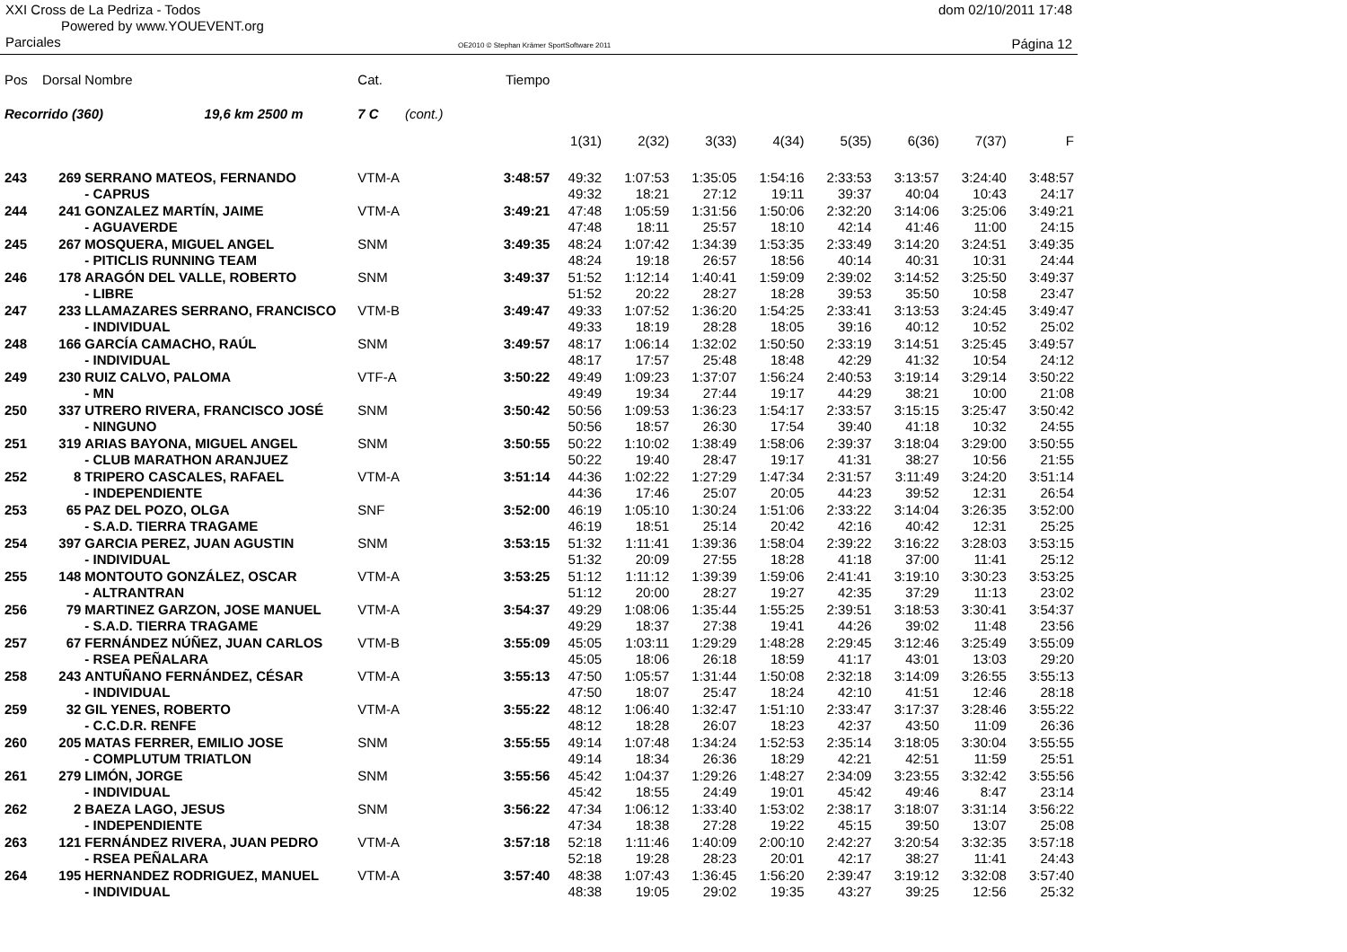XXI Cross de La Pedriza - Todos
Powered by www.YOUEVENT.org
dom 02/10/2011 17:48
Parciales
OE2010 © Stephan Krämer SportSoftware 2011
Página 12
| Pos | Dorsal | Nombre | Cat. | Tiempo | | | | | | | | |
| Recorrido (360) 19,6 km 2500 m | | | 7 C (cont.) | | | | | | | | | |
| | | | | | 1(31) | 2(32) | 3(33) | 4(34) | 5(35) | 6(36) | 7(37) | F |
| 243 | 269 | SERRANO MATEOS, FERNANDO | VTM-A | 3:48:57 | 49:32 | 1:07:53 | 1:35:05 | 1:54:16 | 2:33:53 | 3:13:57 | 3:24:40 | 3:48:57 |
| | | - CAPRUS | | | 49:32 | 18:21 | 27:12 | 19:11 | 39:37 | 40:04 | 10:43 | 24:17 |
| 244 | 241 | GONZALEZ MARTÍN, JAIME | VTM-A | 3:49:21 | 47:48 | 1:05:59 | 1:31:56 | 1:50:06 | 2:32:20 | 3:14:06 | 3:25:06 | 3:49:21 |
| | | - AGUAVERDE | | | 47:48 | 18:11 | 25:57 | 18:10 | 42:14 | 41:46 | 11:00 | 24:15 |
| 245 | 267 | MOSQUERA, MIGUEL ANGEL | SNM | 3:49:35 | 48:24 | 1:07:42 | 1:34:39 | 1:53:35 | 2:33:49 | 3:14:20 | 3:24:51 | 3:49:35 |
| | | - PITICLIS RUNNING TEAM | | | 48:24 | 19:18 | 26:57 | 18:56 | 40:14 | 40:31 | 10:31 | 24:44 |
| 246 | 178 | ARAGÓN DEL VALLE, ROBERTO | SNM | 3:49:37 | 51:52 | 1:12:14 | 1:40:41 | 1:59:09 | 2:39:02 | 3:14:52 | 3:25:50 | 3:49:37 |
| | | - LIBRE | | | 51:52 | 20:22 | 28:27 | 18:28 | 39:53 | 35:50 | 10:58 | 23:47 |
| 247 | 233 | LLAMAZARES SERRANO, FRANCISCO | VTM-B | 3:49:47 | 49:33 | 1:07:52 | 1:36:20 | 1:54:25 | 2:33:41 | 3:13:53 | 3:24:45 | 3:49:47 |
| | | - INDIVIDUAL | | | 49:33 | 18:19 | 28:28 | 18:05 | 39:16 | 40:12 | 10:52 | 25:02 |
| 248 | 166 | GARCÍA CAMACHO, RAÚL | SNM | 3:49:57 | 48:17 | 1:06:14 | 1:32:02 | 1:50:50 | 2:33:19 | 3:14:51 | 3:25:45 | 3:49:57 |
| | | - INDIVIDUAL | | | 48:17 | 17:57 | 25:48 | 18:48 | 42:29 | 41:32 | 10:54 | 24:12 |
| 249 | 230 | RUIZ CALVO, PALOMA | VTF-A | 3:50:22 | 49:49 | 1:09:23 | 1:37:07 | 1:56:24 | 2:40:53 | 3:19:14 | 3:29:14 | 3:50:22 |
| | | - MN | | | 49:49 | 19:34 | 27:44 | 19:17 | 44:29 | 38:21 | 10:00 | 21:08 |
| 250 | 337 | UTRERO RIVERA, FRANCISCO JOSÉ | SNM | 3:50:42 | 50:56 | 1:09:53 | 1:36:23 | 1:54:17 | 2:33:57 | 3:15:15 | 3:25:47 | 3:50:42 |
| | | - NINGUNO | | | 50:56 | 18:57 | 26:30 | 17:54 | 39:40 | 41:18 | 10:32 | 24:55 |
| 251 | 319 | ARIAS BAYONA, MIGUEL ANGEL | SNM | 3:50:55 | 50:22 | 1:10:02 | 1:38:49 | 1:58:06 | 2:39:37 | 3:18:04 | 3:29:00 | 3:50:55 |
| | | - CLUB MARATHON ARANJUEZ | | | 50:22 | 19:40 | 28:47 | 19:17 | 41:31 | 38:27 | 10:56 | 21:55 |
| 252 | 8 | TRIPERO CASCALES, RAFAEL | VTM-A | 3:51:14 | 44:36 | 1:02:22 | 1:27:29 | 1:47:34 | 2:31:57 | 3:11:49 | 3:24:20 | 3:51:14 |
| | | - INDEPENDIENTE | | | 44:36 | 17:46 | 25:07 | 20:05 | 44:23 | 39:52 | 12:31 | 26:54 |
| 253 | 65 | PAZ DEL POZO, OLGA | SNF | 3:52:00 | 46:19 | 1:05:10 | 1:30:24 | 1:51:06 | 2:33:22 | 3:14:04 | 3:26:35 | 3:52:00 |
| | | - S.A.D. TIERRA TRAGAME | | | 46:19 | 18:51 | 25:14 | 20:42 | 42:16 | 40:42 | 12:31 | 25:25 |
| 254 | 397 | GARCIA PEREZ, JUAN AGUSTIN | SNM | 3:53:15 | 51:32 | 1:11:41 | 1:39:36 | 1:58:04 | 2:39:22 | 3:16:22 | 3:28:03 | 3:53:15 |
| | | - INDIVIDUAL | | | 51:32 | 20:09 | 27:55 | 18:28 | 41:18 | 37:00 | 11:41 | 25:12 |
| 255 | 148 | MONTOUTO GONZÁLEZ, OSCAR | VTM-A | 3:53:25 | 51:12 | 1:11:12 | 1:39:39 | 1:59:06 | 2:41:41 | 3:19:10 | 3:30:23 | 3:53:25 |
| | | - ALTRANTRAN | | | 51:12 | 20:00 | 28:27 | 19:27 | 42:35 | 37:29 | 11:13 | 23:02 |
| 256 | 79 | MARTINEZ GARZON, JOSE MANUEL | VTM-A | 3:54:37 | 49:29 | 1:08:06 | 1:35:44 | 1:55:25 | 2:39:51 | 3:18:53 | 3:30:41 | 3:54:37 |
| | | - S.A.D. TIERRA TRAGAME | | | 49:29 | 18:37 | 27:38 | 19:41 | 44:26 | 39:02 | 11:48 | 23:56 |
| 257 | 67 | FERNÁNDEZ NÚÑEZ, JUAN CARLOS | VTM-B | 3:55:09 | 45:05 | 1:03:11 | 1:29:29 | 1:48:28 | 2:29:45 | 3:12:46 | 3:25:49 | 3:55:09 |
| | | - RSEA PEÑALARA | | | 45:05 | 18:06 | 26:18 | 18:59 | 41:17 | 43:01 | 13:03 | 29:20 |
| 258 | 243 | ANTUÑANO FERNÁNDEZ, CÉSAR | VTM-A | 3:55:13 | 47:50 | 1:05:57 | 1:31:44 | 1:50:08 | 2:32:18 | 3:14:09 | 3:26:55 | 3:55:13 |
| | | - INDIVIDUAL | | | 47:50 | 18:07 | 25:47 | 18:24 | 42:10 | 41:51 | 12:46 | 28:18 |
| 259 | 32 | GIL YENES, ROBERTO | VTM-A | 3:55:22 | 48:12 | 1:06:40 | 1:32:47 | 1:51:10 | 2:33:47 | 3:17:37 | 3:28:46 | 3:55:22 |
| | | - C.C.D.R. RENFE | | | 48:12 | 18:28 | 26:07 | 18:23 | 42:37 | 43:50 | 11:09 | 26:36 |
| 260 | 205 | MATAS FERRER, EMILIO JOSE | SNM | 3:55:55 | 49:14 | 1:07:48 | 1:34:24 | 1:52:53 | 2:35:14 | 3:18:05 | 3:30:04 | 3:55:55 |
| | | - COMPLUTUM TRIATLON | | | 49:14 | 18:34 | 26:36 | 18:29 | 42:21 | 42:51 | 11:59 | 25:51 |
| 261 | 279 | LIMÓN, JORGE | SNM | 3:55:56 | 45:42 | 1:04:37 | 1:29:26 | 1:48:27 | 2:34:09 | 3:23:55 | 3:32:42 | 3:55:56 |
| | | - INDIVIDUAL | | | 45:42 | 18:55 | 24:49 | 19:01 | 45:42 | 49:46 | 8:47 | 23:14 |
| 262 | 2 | BAEZA LAGO, JESUS | SNM | 3:56:22 | 47:34 | 1:06:12 | 1:33:40 | 1:53:02 | 2:38:17 | 3:18:07 | 3:31:14 | 3:56:22 |
| | | - INDEPENDIENTE | | | 47:34 | 18:38 | 27:28 | 19:22 | 45:15 | 39:50 | 13:07 | 25:08 |
| 263 | 121 | FERNÁNDEZ RIVERA, JUAN PEDRO | VTM-A | 3:57:18 | 52:18 | 1:11:46 | 1:40:09 | 2:00:10 | 2:42:27 | 3:20:54 | 3:32:35 | 3:57:18 |
| | | - RSEA PEÑALARA | | | 52:18 | 19:28 | 28:23 | 20:01 | 42:17 | 38:27 | 11:41 | 24:43 |
| 264 | 195 | HERNANDEZ RODRIGUEZ, MANUEL | VTM-A | 3:57:40 | 48:38 | 1:07:43 | 1:36:45 | 1:56:20 | 2:39:47 | 3:19:12 | 3:32:08 | 3:57:40 |
| | | - INDIVIDUAL | | | 48:38 | 19:05 | 29:02 | 19:35 | 43:27 | 39:25 | 12:56 | 25:32 |